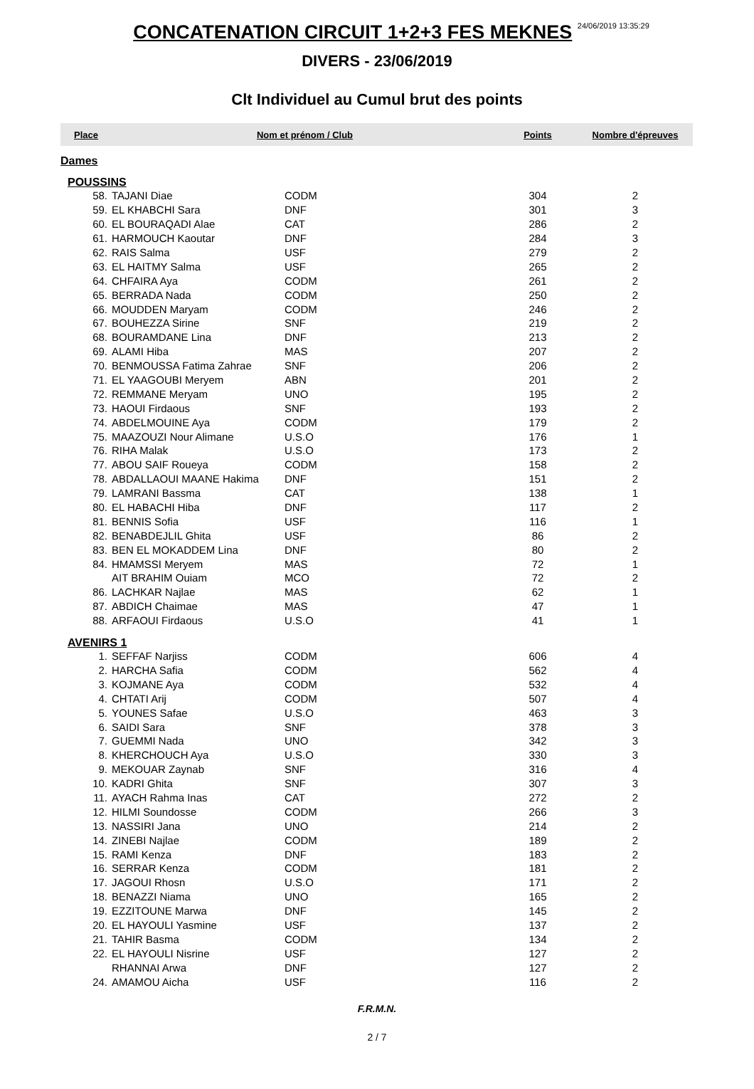CONCATENATION CIRCUIT 1+2+3 FES MEKNES 24/06/2019 13:35:29
DIVERS - 23/06/2019
Clt Individuel au Cumul brut des points
| Place | Nom et prénom / Club | | Points | Nombre d'épreuves |
| --- | --- | --- | --- | --- |
| Dames | | | | |
| POUSSINS | | | | |
| 58. | TAJANI Diae | CODM | 304 | 2 |
| 59. | EL KHABCHI Sara | DNF | 301 | 3 |
| 60. | EL BOURAQADI Alae | CAT | 286 | 2 |
| 61. | HARMOUCH Kaoutar | DNF | 284 | 3 |
| 62. | RAIS Salma | USF | 279 | 2 |
| 63. | EL HAITMY Salma | USF | 265 | 2 |
| 64. | CHFAIRA Aya | CODM | 261 | 2 |
| 65. | BERRADA Nada | CODM | 250 | 2 |
| 66. | MOUDDEN Maryam | CODM | 246 | 2 |
| 67. | BOUHEZZA Sirine | SNF | 219 | 2 |
| 68. | BOURAMDANE Lina | DNF | 213 | 2 |
| 69. | ALAMI Hiba | MAS | 207 | 2 |
| 70. | BENMOUSSA Fatima Zahrae | SNF | 206 | 2 |
| 71. | EL YAAGOUBI Meryem | ABN | 201 | 2 |
| 72. | REMMANE Meryam | UNO | 195 | 2 |
| 73. | HAOUI Firdaous | SNF | 193 | 2 |
| 74. | ABDELMOUINE Aya | CODM | 179 | 2 |
| 75. | MAAZOUZI Nour Alimane | U.S.O | 176 | 1 |
| 76. | RIHA Malak | U.S.O | 173 | 2 |
| 77. | ABOU SAIF Roueya | CODM | 158 | 2 |
| 78. | ABDALLAOUI MAANE Hakima | DNF | 151 | 2 |
| 79. | LAMRANI Bassma | CAT | 138 | 1 |
| 80. | EL HABACHI Hiba | DNF | 117 | 2 |
| 81. | BENNIS Sofia | USF | 116 | 1 |
| 82. | BENABDEJLIL Ghita | USF | 86 | 2 |
| 83. | BEN EL MOKADDEM Lina | DNF | 80 | 2 |
| 84. | HMAMSSI Meryem | MAS | 72 | 1 |
| | AIT BRAHIM Ouiam | MCO | 72 | 2 |
| 86. | LACHKAR Najlae | MAS | 62 | 1 |
| 87. | ABDICH Chaimae | MAS | 47 | 1 |
| 88. | ARFAOUI Firdaous | U.S.O | 41 | 1 |
| AVENIRS 1 | | | | |
| 1. | SEFFAF Narjiss | CODM | 606 | 4 |
| 2. | HARCHA Safia | CODM | 562 | 4 |
| 3. | KOJMANE Aya | CODM | 532 | 4 |
| 4. | CHTATI Arij | CODM | 507 | 4 |
| 5. | YOUNES Safae | U.S.O | 463 | 3 |
| 6. | SAIDI Sara | SNF | 378 | 3 |
| 7. | GUEMMI Nada | UNO | 342 | 3 |
| 8. | KHERCHOUCH Aya | U.S.O | 330 | 3 |
| 9. | MEKOUAR Zaynab | SNF | 316 | 4 |
| 10. | KADRI Ghita | SNF | 307 | 3 |
| 11. | AYACH Rahma Inas | CAT | 272 | 2 |
| 12. | HILMI Soundosse | CODM | 266 | 3 |
| 13. | NASSIRI Jana | UNO | 214 | 2 |
| 14. | ZINEBI Najlae | CODM | 189 | 2 |
| 15. | RAMI Kenza | DNF | 183 | 2 |
| 16. | SERRAR Kenza | CODM | 181 | 2 |
| 17. | JAGOUI Rhosn | U.S.O | 171 | 2 |
| 18. | BENAZZI Niama | UNO | 165 | 2 |
| 19. | EZZITOUNE Marwa | DNF | 145 | 2 |
| 20. | EL HAYOULI Yasmine | USF | 137 | 2 |
| 21. | TAHIR Basma | CODM | 134 | 2 |
| 22. | EL HAYOULI Nisrine | USF | 127 | 2 |
| | RHANNAI Arwa | DNF | 127 | 2 |
| 24. | AMAMOU Aicha | USF | 116 | 2 |
F.R.M.N.
2 / 7